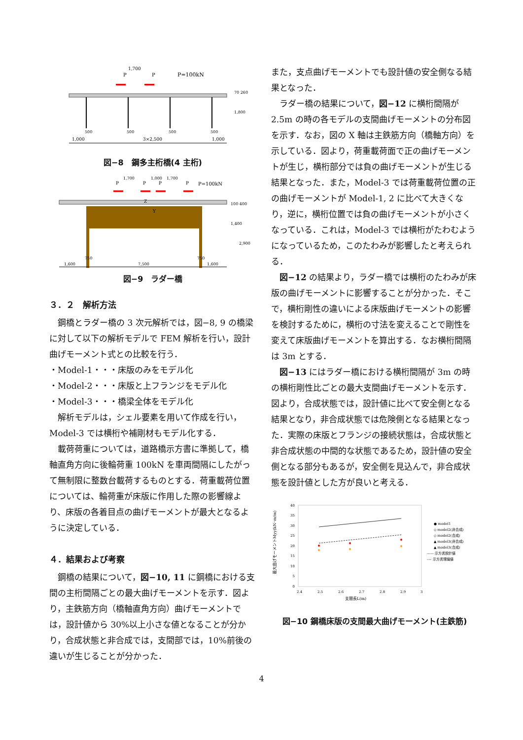P
P
1,700
P=100kN
1,000
3×2,500
1,000
500
500
500
500
1,800
70 260
図−8　鋼多主桁橋(4 主桁)
P
P
P
P
1,700
1,000
1,700
P=100kN
Z
Y
1,600
7,500
1,600
750
750
100 400
1,400
2,900
図−9　ラダー橋
３．２　解析方法
鋼橋とラダー橋の 3 次元解析では，図−8, 9 の橋梁に対して以下の解析モデルで FEM 解析を行い，設計曲げモーメント式との比較を行う．
・Model-1・・・床版のみをモデル化
・Model-2・・・床版と上フランジをモデル化
・Model-3・・・橋梁全体をモデル化
解析モデルは，シェル要素を用いて作成を行い，Model-3 では横桁や補剛材もモデル化する．
載荷荷重については，道路橋示方書に準拠して，橋軸直角方向に後輪荷重 100kN を車両間隔にしたがって無制限に整数台載荷するものとする．荷重載荷位置については、輪荷重が床版に作用した際の影響線より、床版の各着目点の曲げモーメントが最大となるように決定している．
４．結果および考察
鋼橋の結果について，図−10, 11 に鋼橋における支間の主桁間隔ごとの最大曲げモーメントを示す．図より，主鉄筋方向（橋軸直角方向）曲げモーメントでは，設計値から 30%以上小さな値となることが分かり，合成状態と非合成では，支間部では，10%前後の違いが生じることが分かった．
また，支点曲げモーメントでも設計値の安全側なる結果となった．
ラダー橋の結果について，図−12 に横桁間隔が 2.5m の時の各モデルの支間曲げモーメントの分布図を示す．なお，図の X 軸は主鉄筋方向（橋軸方向）を示している．図より，荷重載荷面で正の曲げモーメントが生じ，横桁部分では負の曲げモーメントが生じる結果となった．また，Model-3 では荷重載荷位置の正の曲げモーメントが Model-1, 2 に比べて大きくなり，逆に，横桁位置では負の曲げモーメントが小さくなっている．これは，Model-3 では横桁がたわむようになっているため，このたわみが影響したと考えられる．
図−12 の結果より，ラダー橋では横桁のたわみが床版の曲げモーメントに影響することが分かった．そこで，横桁剛性の違いによる床版曲げモーメントの影響を検討するために，横桁の寸法を変えることで剛性を変えて床版曲げモーメントを算出する．なお横桁間隔は 3m とする．
図−13 にはラダー橋における横桁間隔が 3m の時の横桁剛性比ごとの最大支間曲げモーメントを示す．図より，合成状態では，設計値に比べて安全側となる結果となり，非合成状態では危険側となる結果となった．実際の床版とフランジの接続状態は，合成状態と非合成状態の中間的な状態であるため，設計値の安全側となる部分もあるが，安全側を見込んで，非合成状態を設計値とした方が良いと考える．
40
35
30
25
20
15
10
5
0
2.4
2.5
2.6
2.7
2.8
2.9
3
支間長L(m)
最大曲げモーメントMyy(kN･m/m)
● model1
◇ model2(非合成)
◇ model2(合成)
▲ model3(非合成)
▲ model3(合成)
—— 示方書設計値
---- 示方書理論値
図−10 鋼橋床版の支間最大曲げモーメント(主鉄筋)
4